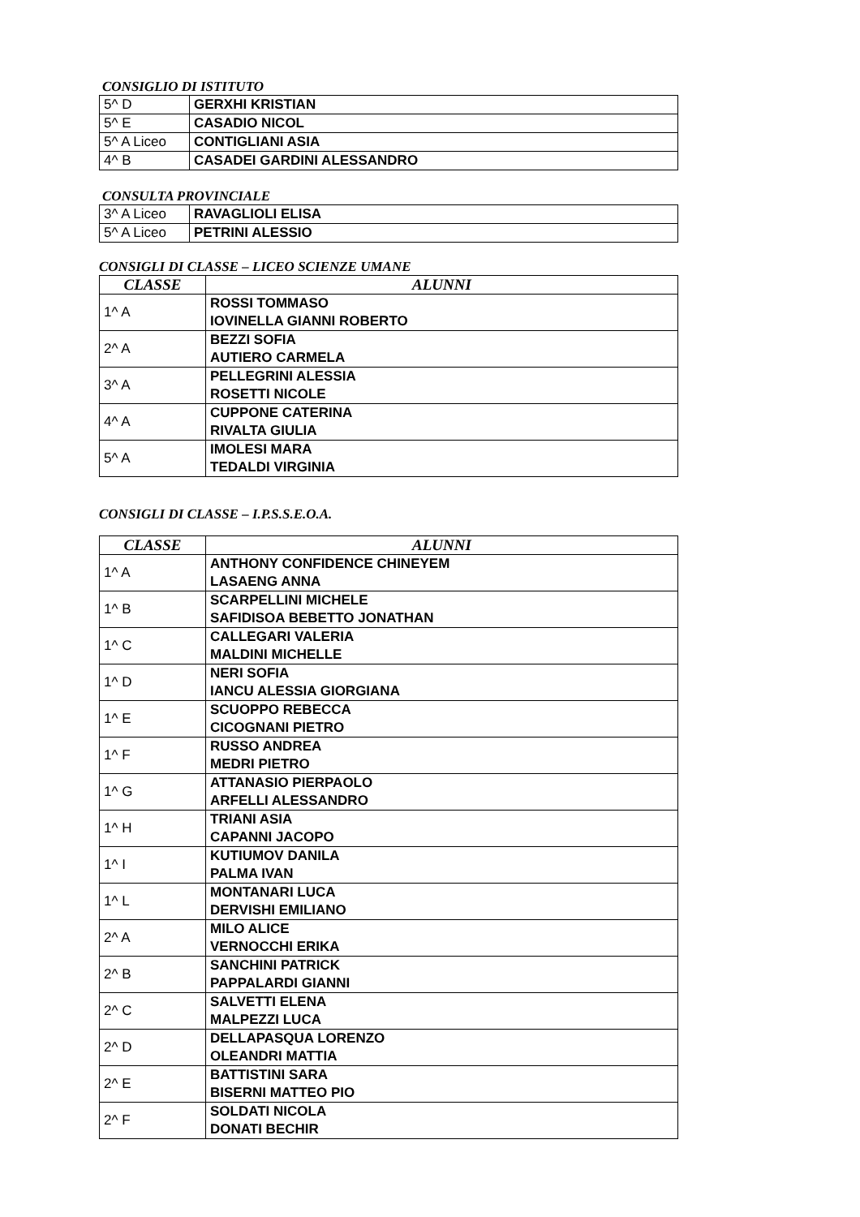CONSIGLIO DI ISTITUTO
| 5^ D | GERXHI KRISTIAN |
| 5^ E | CASADIO NICOL |
| 5^ A Liceo | CONTIGLIANI ASIA |
| 4^ B | CASADEI GARDINI ALESSANDRO |
CONSULTA PROVINCIALE
| 3^ A Liceo | RAVAGLIOLI ELISA |
| 5^ A Liceo | PETRINI ALESSIO |
CONSIGLI DI CLASSE – LICEO SCIENZE UMANE
| CLASSE | ALUNNI |
| --- | --- |
| 1^ A | ROSSI TOMMASO IOVINELLA GIANNI ROBERTO |
| 2^ A | BEZZI SOFIA AUTIERO CARMELA |
| 3^ A | PELLEGRINI ALESSIA ROSETTI NICOLE |
| 4^ A | CUPPONE CATERINA RIVALTA GIULIA |
| 5^ A | IMOLESI MARA TEDALDI VIRGINIA |
CONSIGLI DI CLASSE – I.P.S.S.E.O.A.
| CLASSE | ALUNNI |
| --- | --- |
| 1^ A | ANTHONY CONFIDENCE CHINEYEM LASAENG ANNA |
| 1^ B | SCARPELLINI MICHELE SAFIDISOA BEBETTO JONATHAN |
| 1^ C | CALLEGARI VALERIA MALDINI MICHELLE |
| 1^ D | NERI SOFIA IANCU ALESSIA GIORGIANA |
| 1^ E | SCUOPPO REBECCA CICOGNANI PIETRO |
| 1^ F | RUSSO ANDREA MEDRI PIETRO |
| 1^ G | ATTANASIO PIERPAOLO ARFELLI ALESSANDRO |
| 1^ H | TRIANI ASIA CAPANNI JACOPO |
| 1^ I | KUTIUMOV DANILA PALMA IVAN |
| 1^ L | MONTANARI LUCA DERVISHI EMILIANO |
| 2^ A | MILO ALICE VERNOCCHI ERIKA |
| 2^ B | SANCHINI PATRICK PAPPALARDI GIANNI |
| 2^ C | SALVETTI ELENA MALPEZZI LUCA |
| 2^ D | DELLAPASQUA LORENZO OLEANDRI MATTIA |
| 2^ E | BATTISTINI SARA BISERNI MATTEO PIO |
| 2^ F | SOLDATI NICOLA DONATI BECHIR |